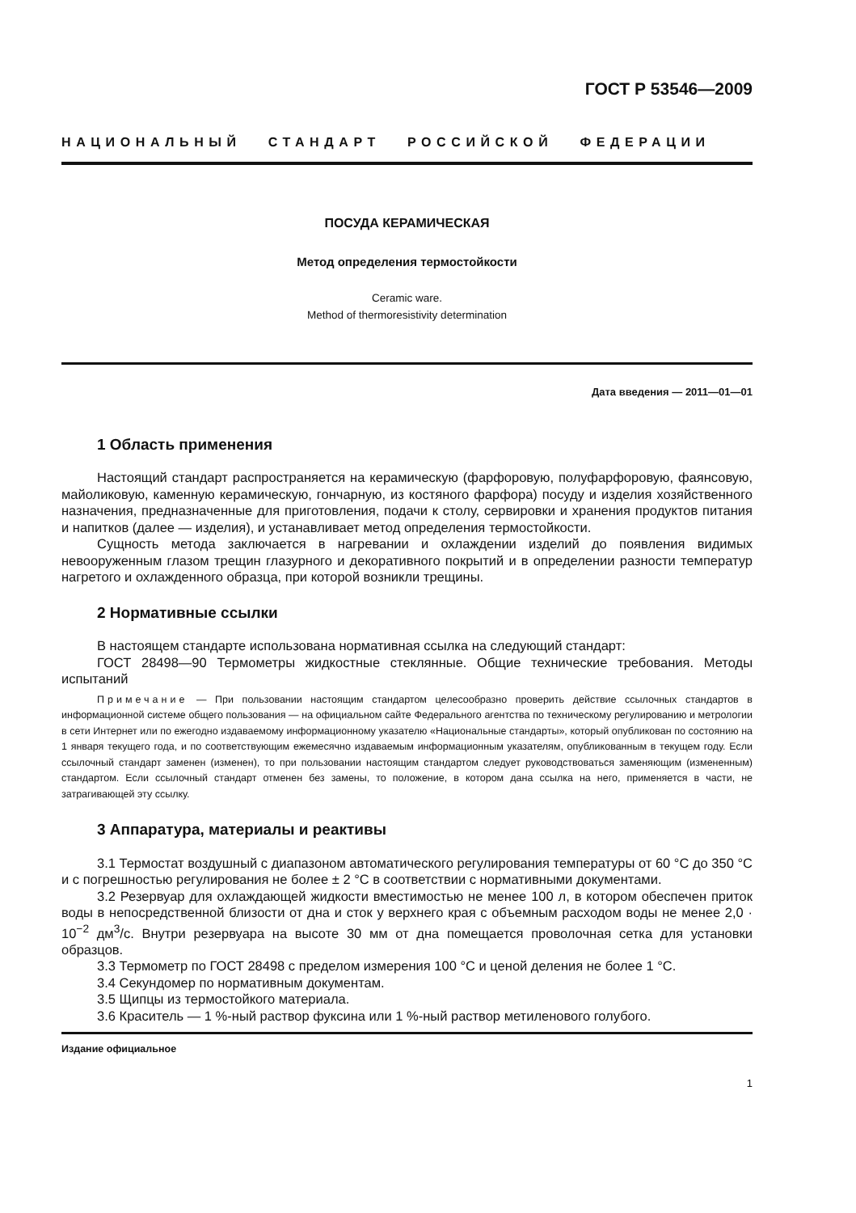ГОСТ Р 53546—2009
НАЦИОНАЛЬНЫЙ СТАНДАРТ РОССИЙСКОЙ ФЕДЕРАЦИИ
ПОСУДА КЕРАМИЧЕСКАЯ
Метод определения термостойкости
Ceramic ware.
Method of thermoresistivity determination
Дата введения — 2011—01—01
1 Область применения
Настоящий стандарт распространяется на керамическую (фарфоровую, полуфарфоровую, фаянсовую, майоликовую, каменную керамическую, гончарную, из костяного фарфора) посуду и изделия хозяйственного назначения, предназначенные для приготовления, подачи к столу, сервировки и хранения продуктов питания и напитков (далее — изделия), и устанавливает метод определения термостойкости.
Сущность метода заключается в нагревании и охлаждении изделий до появления видимых невооруженным глазом трещин глазурного и декоративного покрытий и в определении разности температур нагретого и охлажденного образца, при которой возникли трещины.
2 Нормативные ссылки
В настоящем стандарте использована нормативная ссылка на следующий стандарт:
ГОСТ 28498—90 Термометры жидкостные стеклянные. Общие технические требования. Методы испытаний
Примечание — При пользовании настоящим стандартом целесообразно проверить действие ссылочных стандартов в информационной системе общего пользования — на официальном сайте Федерального агентства по техническому регулированию и метрологии в сети Интернет или по ежегодно издаваемому информационному указателю «Национальные стандарты», который опубликован по состоянию на 1 января текущего года, и по соответствующим ежемесячно издаваемым информационным указателям, опубликованным в текущем году. Если ссылочный стандарт заменен (изменен), то при пользовании настоящим стандартом следует руководствоваться заменяющим (измененным) стандартом. Если ссылочный стандарт отменен без замены, то положение, в котором дана ссылка на него, применяется в части, не затрагивающей эту ссылку.
3 Аппаратура, материалы и реактивы
3.1 Термостат воздушный с диапазоном автоматического регулирования температуры от 60 °С до 350 °С и с погрешностью регулирования не более ± 2 °С в соответствии с нормативными документами.
3.2 Резервуар для охлаждающей жидкости вместимостью не менее 100 л, в котором обеспечен приток воды в непосредственной близости от дна и сток у верхнего края с объемным расходом воды не менее 2,0 · 10<sup>−2</sup> дм<sup>3</sup>/с. Внутри резервуара на высоте 30 мм от дна помещается проволочная сетка для установки образцов.
3.3 Термометр по ГОСТ 28498 с пределом измерения 100 °С и ценой деления не более 1 °С.
3.4 Секундомер по нормативным документам.
3.5 Щипцы из термостойкого материала.
3.6 Краситель — 1 %-ный раствор фуксина или 1 %-ный раствор метиленового голубого.
Издание официальное
1